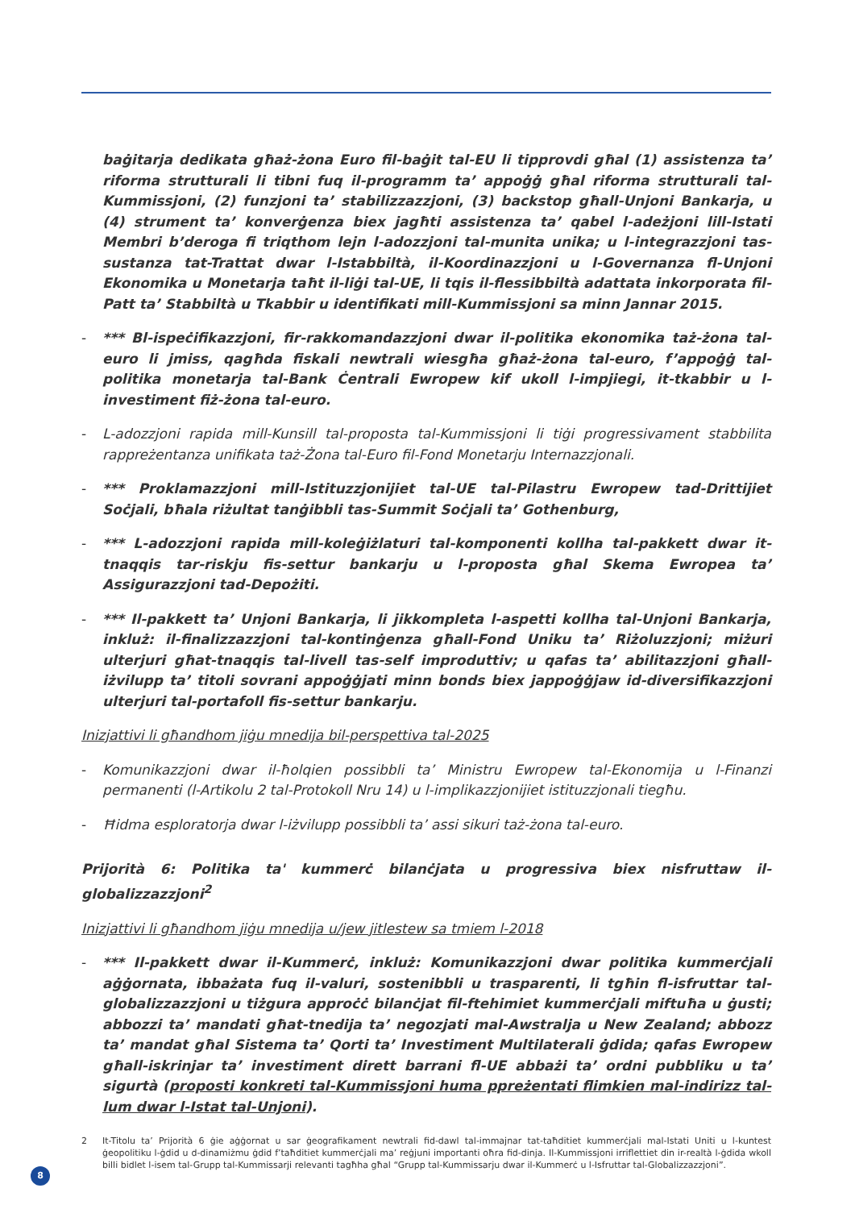baġitarja dedikata għaż-żona Euro fil-baġit tal-EU li tipprovdi għal (1) assistenza ta’ riforma strutturali li tibni fuq il-programm ta’ appoġġ għal riforma strutturali tal-Kummissjoni, (2) funzjoni ta’ stabilizzazzjoni, (3) backstop għall-Unjoni Bankarja, u (4) strument ta’ konverġenza biex jagħti assistenza ta’ qabel l-adeżjoni lill-Istati Membri b’deroga fi triqthom lejn l-adozzjoni tal-munita unika; u l-integrazzjoni tas-sustanza tat-Trattat dwar l-Istabbiltà, il-Koordinazzjoni u l-Governanza fl-Unjoni Ekonomika u Monetarja taħt il-liġi tal-UE, li tqis il-flessibbiltà adattata inkorporata fil-Patt ta’ Stabbiltà u Tkabbir u identifikati mill-Kummissjoni sa minn Jannar 2015.
- *** Bl-ispeċifikazzjoni, fir-rakkomandazzjoni dwar il-politika ekonomika taż-żona tal-euro li jmiss, qagħda fiskali newtrali wiesgħa għaż-żona tal-euro, f’appoġġ tal-politika monetarja tal-Bank Ċentrali Ewropew kif ukoll l-impjiegi, it-tkabbir u l-investiment fiż-żona tal-euro.
- L-adozzjoni rapida mill-Kunsill tal-proposta tal-Kummissjoni li tiġi progressivament stabbilita rappreżentanza unifikata taż-Żona tal-Euro fil-Fond Monetarju Internazzjonali.
- *** Proklamazzjoni mill-Istituzzjonijiet tal-UE tal-Pilastru Ewropew tad-Drittijiet Soċjali, bħala riżultat tanġibbli tas-Summit Soċjali ta’ Gothenburg,
- *** L-adozzjoni rapida mill-koleġiżlaturi tal-komponenti kollha tal-pakkett dwar it-tnaqqis tar-riskju fis-settur bankarju u l-proposta għal Skema Ewropea ta’ Assigurazzjoni tad-Depożiti.
- *** Il-pakkett ta’ Unjoni Bankarja, li jikkompleta l-aspetti kollha tal-Unjoni Bankarja, inkluż: il-finalizzazzjoni tal-kontinġenza għall-Fond Uniku ta’ Riżoluzzjoni; miżuri ulterjuri għat-tnaqqis tal-livell tas-self improduttiv; u qafas ta’ abilitazzjoni għall-iżvilupp ta’ titoli sovrani appoġġjati minn bonds biex jappoġġjaw id-diversifikazzjoni ulterjuri tal-portafoll fis-settur bankarju.
Inizjattivi li għandhom jiġu mnedija bil-perspettiva tal-2025
- Komunikazzjoni dwar il-ħolqien possibbli ta’ Ministru Ewropew tal-Ekonomija u l-Finanzi permanenti (l-Artikolu 2 tal-Protokoll Nru 14) u l-implikazzjonijiet istituzzjonali tiegħu.
- Ħidma esploratorja dwar l-iżvilupp possibbli ta’ assi sikuri taż-żona tal-euro.
Prijorità 6: Politika ta' kummerċ bilanċjata u progressiva biex nisfruttaw il-globalizzazzjoni<sup>2</sup>
Inizjattivi li għandhom jiġu mnedija u/jew jitlestew sa tmiem l-2018
- *** Il-pakkett dwar il-Kummerċ, inkluż: Komunikazzjoni dwar politika kummerċjali aġġornata, ibbażata fuq il-valuri, sostenibbli u trasparenti, li tgħin fl-isfruttar tal-globalizzazzjoni u tiżgura approċċ bilanċjat fil-ftehimiet kummerċjali miftuħa u ġusti; abbozzi ta’ mandati għat-tnedija ta’ negozjati mal-Awstralja u New Zealand; abbozz ta’ mandat għal Sistema ta’ Qorti ta’ Investiment Multilaterali ġdida; qafas Ewropew għall-iskrinjar ta’ investiment dirett barrani fl-UE abbażi ta’ ordni pubbliku u ta’ sigurtà (proposti konkreti tal-Kummissjoni huma ppreżentati flimkien mal-indirizz tal-lum dwar l-Istat tal-Unjoni).
2 It-Titolu ta’ Prijorità 6 ġie aġġornat u sar ġeografikament newtrali fid-dawl tal-immajnar tat-taħditiet kummerċjali mal-Istati Uniti u l-kuntest ġeopolitiku l-ġdid u d-dinamiżmu ġdid f’taħditiet kummerċjali ma’ reġjuni importanti oħra fid-dinja. Il-Kummissjoni irriflettiet din ir-realtà l-ġdida wkoll billi bidlet l-isem tal-Grupp tal-Kummissarji relevanti tagħha għal “Grupp tal-Kummissarju dwar il-Kummerċ u l-Isfruttar tal-Globalizzazzjoni”.
8